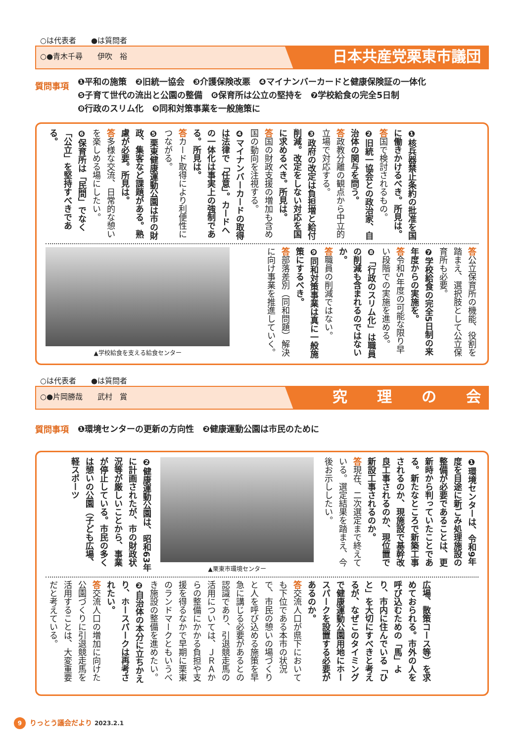○は代表者　　●は質問者
○●青木千尋　　伊吹　裕
日本共産党栗東市議団
質問事項
❶平和の施策　❷旧統一協会　❸介護保険改悪　❹マイナンバーカードと健康保険証の一体化
❺子育て世代の流出と公園の整備　❻保育所は公立の堅持を　❼学校給食の完全5日制
❽行政のスリム化　❾同和対策事業を一般施策に
❶核兵器禁止条約の批准を国に働きかけるべき。所見は。
答国で検討されるもの。
❷旧統一協会との政治家、自治体の関与を問う。
答政教分離の観点から中立的立場で対応する。
❸政府の改定は負担増と給付削減。改定をしない対応を国に求めるべき。所見は。
答国の財政支援の増加も含め国の動向を注視する。
❹マイナンバーカードの取得は法律で「任意」。カードへの一体化は事実上の強制である。所見は。
答カード取得により利便性につながる。
❺栗東健康運動公園は市の財政、集客など課題がある。熟慮が必要。所見は。
答多様な交流、日常的な憩いを楽しめる場にしたい。
❻保育所は「民間」でなく「公立」を堅持すべきである。
答公立保育所の機能、役割を踏まえ、選択肢として公立保育所も必要。
❼学校給食の完全5日制の来年度からの実施を。
答令和5年度の可能な限り早い段階での実施を進める。
❽「行政のスリム化」は職員の削減も含まれるのではないか。
答職員の削減ではない。
❾同和対策事業は真に一般施策にするべき。
答部落差別（同和問題）解決に向け事業を推進していく。
▲学校給食を支える給食センター
○は代表者　　●は質問者
○●片岡勝哉　　武村　賞
究　　理　　の　　会
質問事項
❶環境センターの更新の方向性　❷健康運動公園は市民のために
❶環境センターは、令和9年度を目途に新ごみ処理施設の整備が必要であることは、更新時から判っていたことである。新たなところで新築工事されるのか、現施設で基幹改良工事されるのか、現位置で新設工事されるのか。
答現在、二次選定まで終えている。選定結果を踏まえ、今後お示ししたい。
▲栗東市環境センター
❷健康運動公園は、昭和63年に計画されたが、市の財政状況等が厳しいことから、事業が停止している。市民の多くは憩いの公園（子ども広場、軽スポーツ
広場、散策コース等）を求めておられる。市外の人を呼び込むための「馬」より、市内に住んでいる「ひと」を大切にすべきと考えるが、なぜこのタイミングで健康運動公園用地にホースパークを設置する必要があるのか。
答交流人口が県下において も下位である本市の状況で、市民の憩いの場づくりと人を呼び込める施策を早急に講じる必要があるとの認識であり、引退競走馬の活用については、ＪＲＡからの整備にかかる負担や支援を得るなかで早期に栗東のランドマークともいうべき施設の整備を進めたい。
❷自治体の本分に立ちかえり、ホースパークは再考されたい。
答交流人口の増加に向けた公園づくりに引退競走馬を活用することは、大変重要だと考えている。
9 りっとう議会だより 2023.2.1